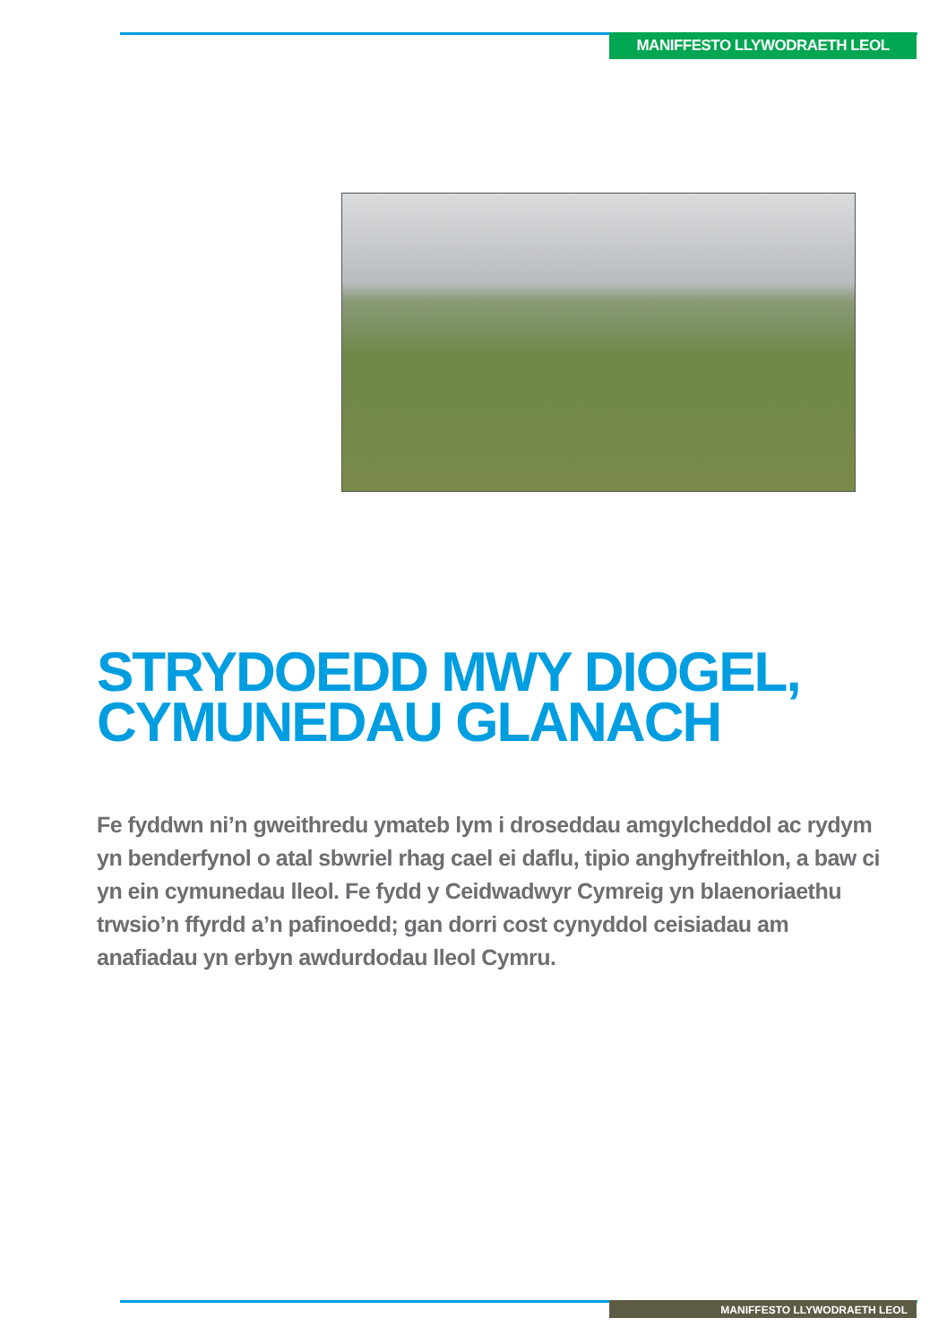MANIFFESTO LLYWODRAETH LEOL
STRYDOEDD MWY DIOGEL,
CYMUNEDAU GLANACH
Fe fyddwn ni’n gweithredu ymateb lym i droseddau amgylcheddol ac rydym yn benderfynol o atal sbwriel rhag cael ei daflu, tipio anghyfreithlon, a baw ci yn ein cymunedau lleol. Fe fydd y Ceidwadwyr Cymreig yn blaenoriaethu trwsio’n ffyrdd a’n pafinoedd; gan dorri cost cynyddol ceisiadau am anafiadau yn erbyn awdurdodau lleol Cymru.
MANIFFESTO LLYWODRAETH LEOL